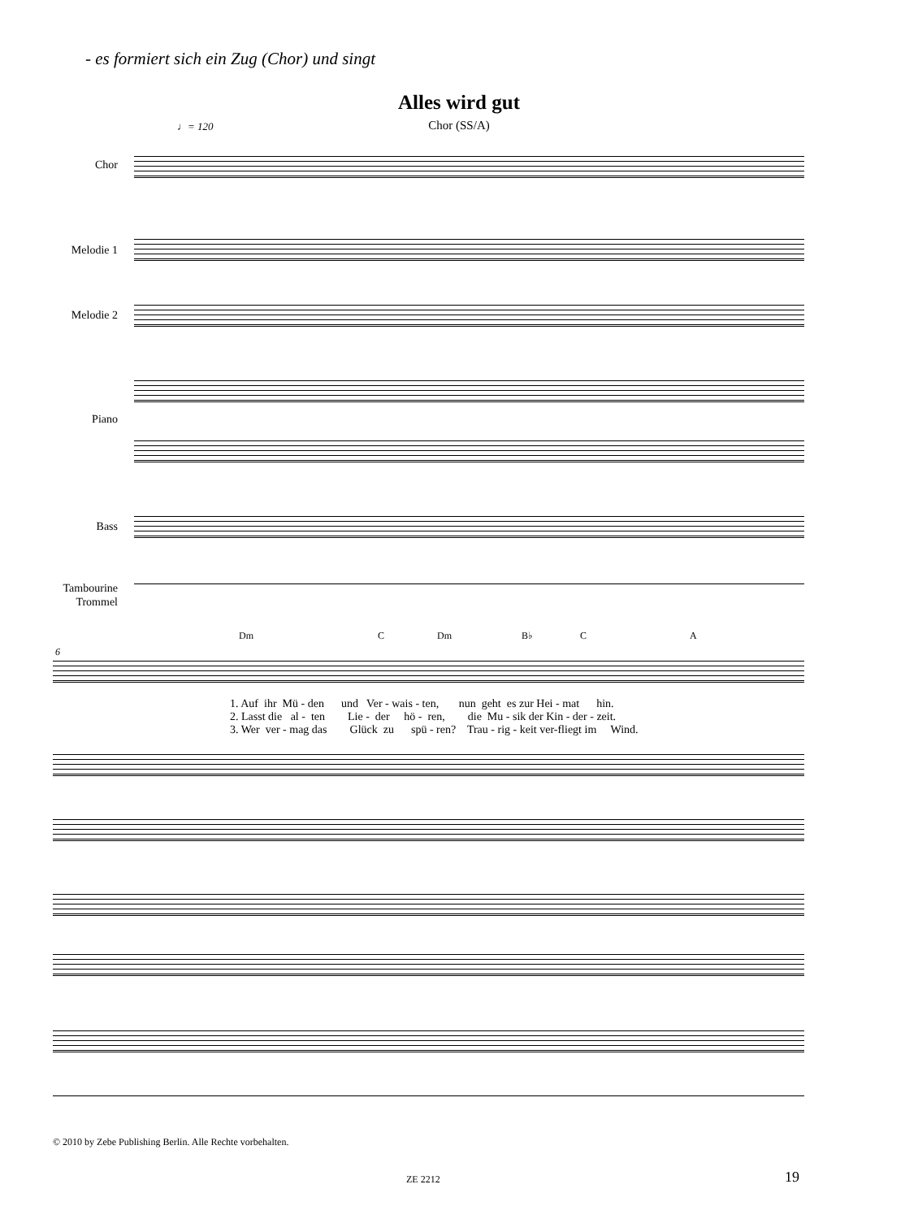- es formiert sich ein Zug (Chor) und singt
Alles wird gut
♩= 120
Chor (SS/A)
Chor
Melodie 1
Melodie 2
Piano
Bass
Tambourine
Trommel
Dm C Dm B♭ C A
6
1. Auf ihr Mü - den und Ver - wais - ten, nun geht es zur Hei - mat hin. 2. Lasst die al - ten Lie - der hö - ren, die Mu - sik der Kin - der - zeit. 3. Wer ver - mag das Glück zu spü - ren? Trau - rig - keit ver-fliegt im Wind.
© 2010 by Zebe Publishing Berlin. Alle Rechte vorbehalten.
ZE 2212 19